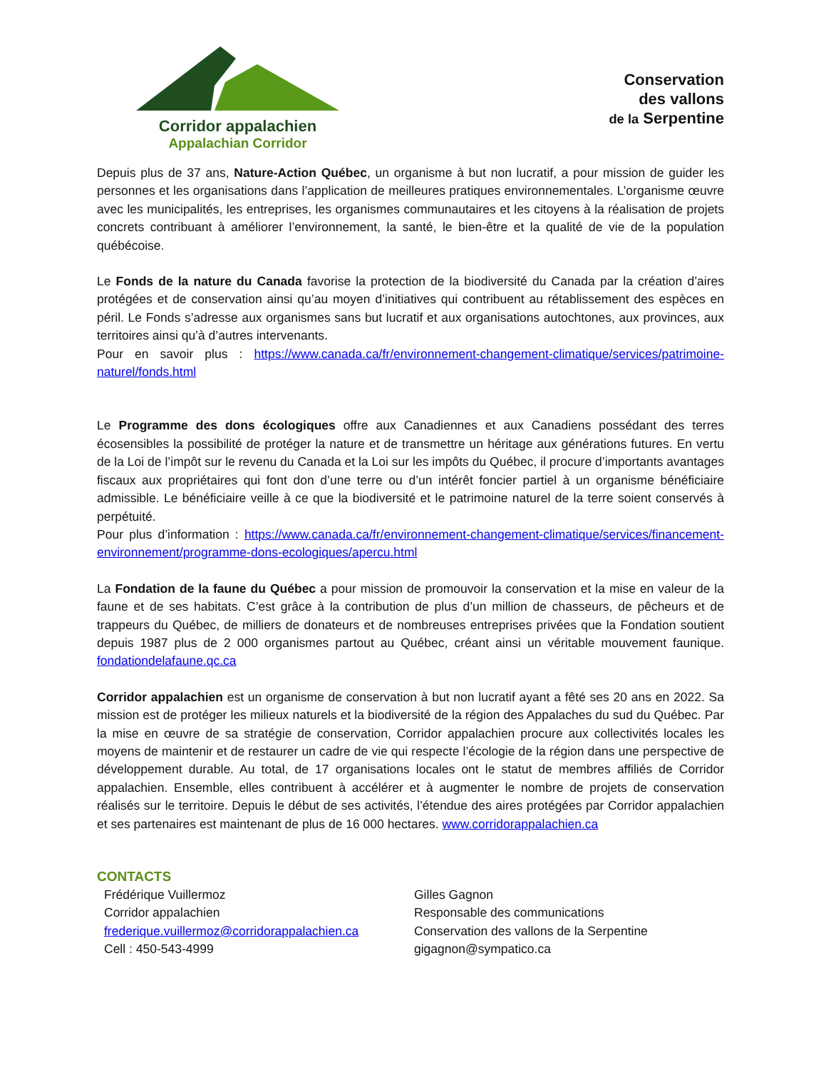Corridor appalachien
Appalachian Corridor
Conservation
des vallons
de la Serpentine
Depuis plus de 37 ans, Nature-Action Québec, un organisme à but non lucratif, a pour mission de guider les personnes et les organisations dans l’application de meilleures pratiques environnementales. L’organisme œuvre avec les municipalités, les entreprises, les organismes communautaires et les citoyens à la réalisation de projets concrets contribuant à améliorer l’environnement, la santé, le bien-être et la qualité de vie de la population québécoise.
Le Fonds de la nature du Canada favorise la protection de la biodiversité du Canada par la création d’aires protégées et de conservation ainsi qu’au moyen d’initiatives qui contribuent au rétablissement des espèces en péril. Le Fonds s’adresse aux organismes sans but lucratif et aux organisations autochtones, aux provinces, aux territoires ainsi qu’à d’autres intervenants.
Pour en savoir plus : https://www.canada.ca/fr/environnement-changement-climatique/services/patrimoine-naturel/fonds.html
Le Programme des dons écologiques offre aux Canadiennes et aux Canadiens possédant des terres écosensibles la possibilité de protéger la nature et de transmettre un héritage aux générations futures. En vertu de la Loi de l’impôt sur le revenu du Canada et la Loi sur les impôts du Québec, il procure d’importants avantages fiscaux aux propriétaires qui font don d’une terre ou d’un intérêt foncier partiel à un organisme bénéficiaire admissible. Le bénéficiaire veille à ce que la biodiversité et le patrimoine naturel de la terre soient conservés à perpétuité.
Pour plus d’information : https://www.canada.ca/fr/environnement-changement-climatique/services/financement-environnement/programme-dons-ecologiques/apercu.html
La Fondation de la faune du Québec a pour mission de promouvoir la conservation et la mise en valeur de la faune et de ses habitats. C’est grâce à la contribution de plus d’un million de chasseurs, de pêcheurs et de trappeurs du Québec, de milliers de donateurs et de nombreuses entreprises privées que la Fondation soutient depuis 1987 plus de 2 000 organismes partout au Québec, créant ainsi un véritable mouvement faunique. fondationdelafaune.qc.ca
Corridor appalachien est un organisme de conservation à but non lucratif ayant a fêté ses 20 ans en 2022. Sa mission est de protéger les milieux naturels et la biodiversité de la région des Appalaches du sud du Québec. Par la mise en œuvre de sa stratégie de conservation, Corridor appalachien procure aux collectivités locales les moyens de maintenir et de restaurer un cadre de vie qui respecte l’écologie de la région dans une perspective de développement durable. Au total, de 17 organisations locales ont le statut de membres affiliés de Corridor appalachien. Ensemble, elles contribuent à accélérer et à augmenter le nombre de projets de conservation réalisés sur le territoire. Depuis le début de ses activités, l’étendue des aires protégées par Corridor appalachien et ses partenaires est maintenant de plus de 16 000 hectares. www.corridorappalachien.ca
CONTACTS
Frédérique Vuillermoz
Corridor appalachien
frederique.vuillermoz@corridorappalachien.ca
Cell : 450-543-4999
Gilles Gagnon
Responsable des communications
Conservation des vallons de la Serpentine
gigagnon@sympatico.ca